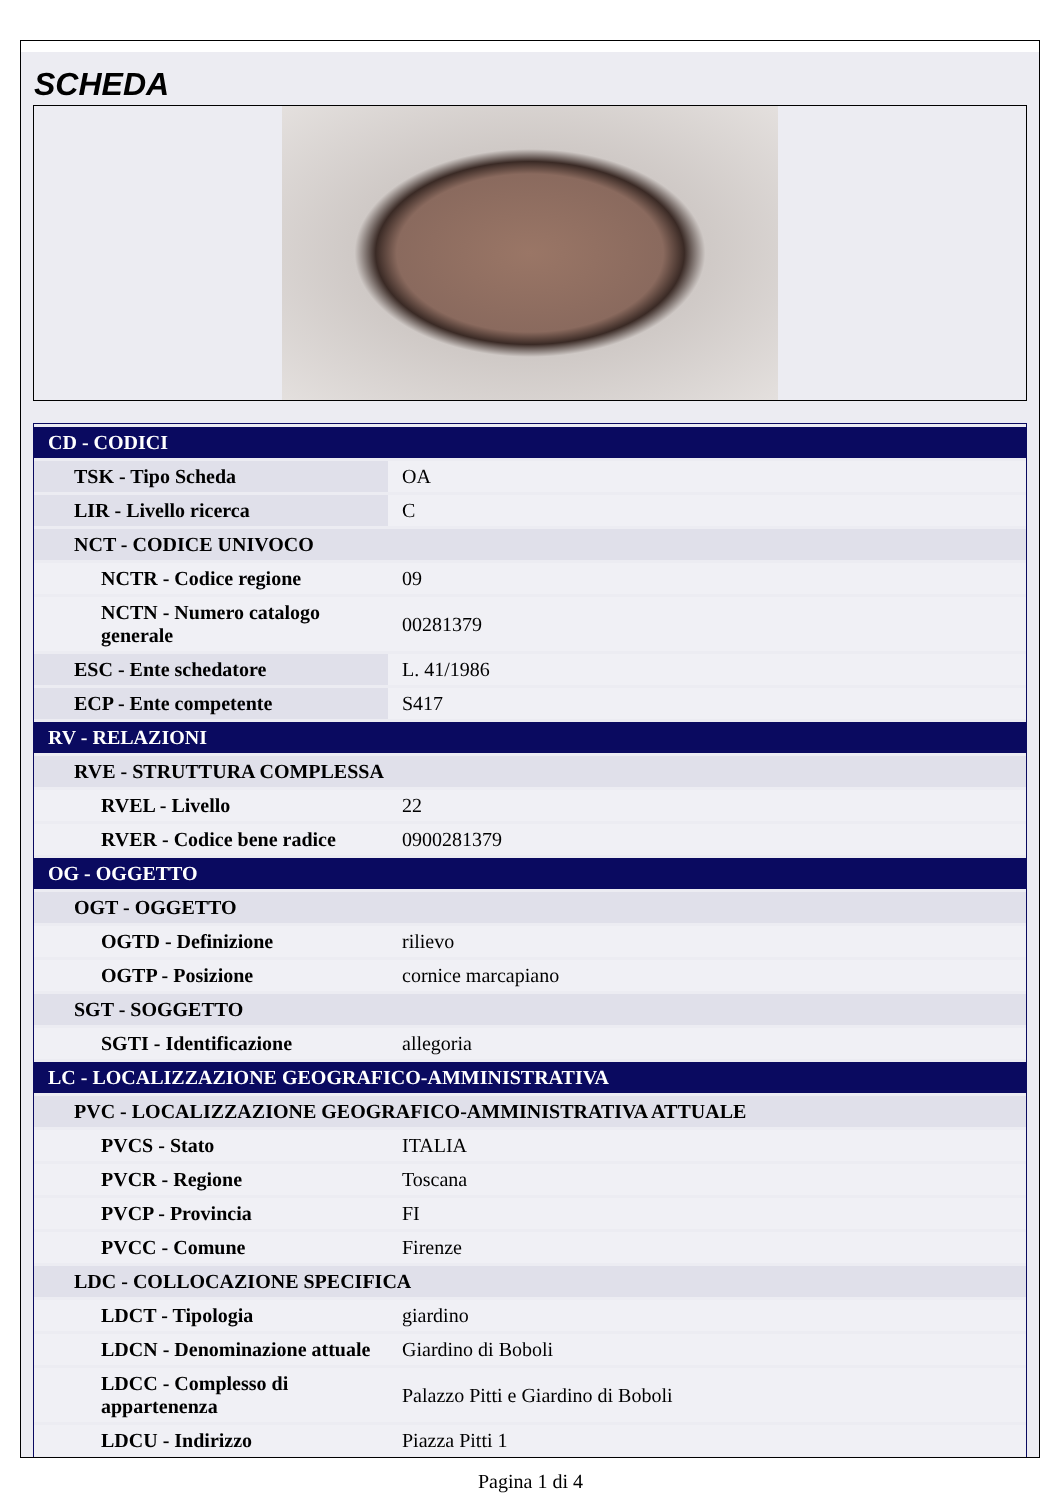SCHEDA
| CD - CODICI | |
| TSK - Tipo Scheda | OA |
| LIR - Livello ricerca | C |
| NCT - CODICE UNIVOCO | |
| NCTR - Codice regione | 09 |
| NCTN - Numero catalogo generale | 00281379 |
| ESC - Ente schedatore | L. 41/1986 |
| ECP - Ente competente | S417 |
| RV - RELAZIONI | |
| RVE - STRUTTURA COMPLESSA | |
| RVEL - Livello | 22 |
| RVER - Codice bene radice | 0900281379 |
| OG - OGGETTO | |
| OGT - OGGETTO | |
| OGTD - Definizione | rilievo |
| OGTP - Posizione | cornice marcapiano |
| SGT - SOGGETTO | |
| SGTI - Identificazione | allegoria |
| LC - LOCALIZZAZIONE GEOGRAFICO-AMMINISTRATIVA | |
| PVC - LOCALIZZAZIONE GEOGRAFICO-AMMINISTRATIVA ATTUALE | |
| PVCS - Stato | ITALIA |
| PVCR - Regione | Toscana |
| PVCP - Provincia | FI |
| PVCC - Comune | Firenze |
| LDC - COLLOCAZIONE SPECIFICA | |
| LDCT - Tipologia | giardino |
| LDCN - Denominazione attuale | Giardino di Boboli |
| LDCC - Complesso di appartenenza | Palazzo Pitti e Giardino di Boboli |
| LDCU - Indirizzo | Piazza Pitti 1 |
Pagina 1 di 4